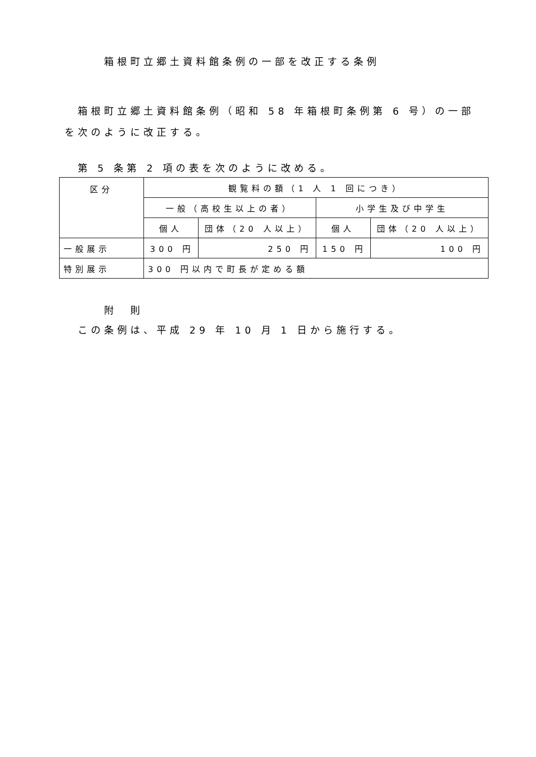箱根町立郷土資料館条例の一部を改正する条例
箱根町立郷土資料館条例（昭和 58 年箱根町条例第 6 号）の一部を次のように改正する。
第 5 条第 2 項の表を次のように改める。
| 区分 | 観覧料の額（1 人 1 回につき） | | | |
| --- | --- | --- | --- | --- |
| | 一般（高校生以上の者） | | 小学生及び中学生 | |
| | 個人 | 団体（20 人以上） | 個人 | 団体（20 人以上） |
| 一般展示 | 300 円 | 250 円 | 150 円 | 100 円 |
| 特別展示 | 300 円以内で町長が定める額 | | | |
附　則
この条例は、平成 29 年 10 月 1 日から施行する。